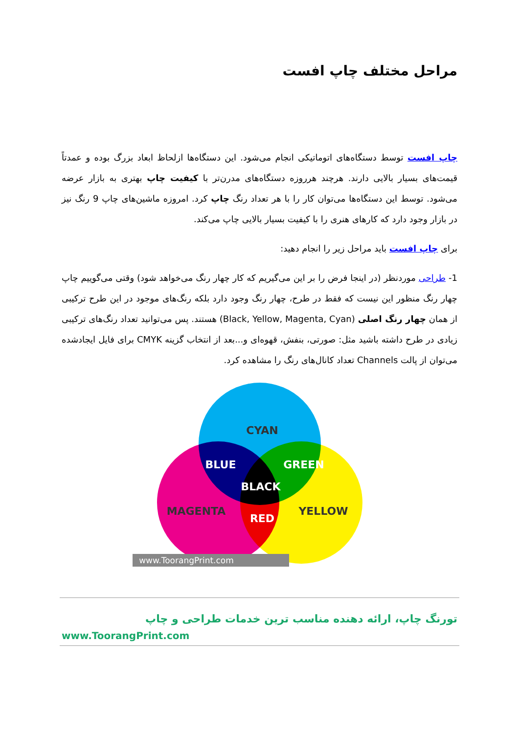مراحل مختلف چاپ افست
چاپ افست توسط دستگاه‌های اتوماتیکی انجام می‌شود. این دستگاه‌ها ازلحاظ ابعاد بزرگ بوده و عمدتاً قیمت‌های بسیار بالایی دارند. هرچند هرروزه دستگاه‌های مدرن‌تر با کیفیت چاپ بهتری به بازار عرضه می‌شود. توسط این دستگاه‌ها می‌توان کار را با هر تعداد رنگ چاپ کرد. امروزه ماشین‌های چاپ 9 رنگ نیز در بازار وجود دارد که کارهای هنری را با کیفیت بسیار بالایی چاپ می‌کند.
برای چاپ افست باید مراحل زیر را انجام دهید:
1- طراحی موردنظر (در اینجا فرض را بر این می‌گیریم که کار چهار رنگ می‌خواهد شود) وقتی می‌گوییم چاپ چهار رنگ منظور این نیست که فقط در طرح، چهار رنگ وجود دارد بلکه رنگ‌های موجود در این طرح ترکیبی از همان چهار رنگ اصلی (Black, Yellow, Magenta, Cyan) هستند. پس می‌توانید تعداد رنگ‌های ترکیبی زیادی در طرح داشته باشید مثل: صورتی، بنفش، قهوه‌ای و...بعد از انتخاب گزینه CMYK برای فایل ایجادشده می‌توان از پالت Channels تعداد کانال‌های رنگ را مشاهده کرد.
CYAN
BLUE
GREEN
BLACK
MAGENTA
RED
YELLOW
www.ToorangPrint.com
تورنگ چاپ، ارائه دهنده مناسب ترین خدمات طراحی و چاپ
www.ToorangPrint.com